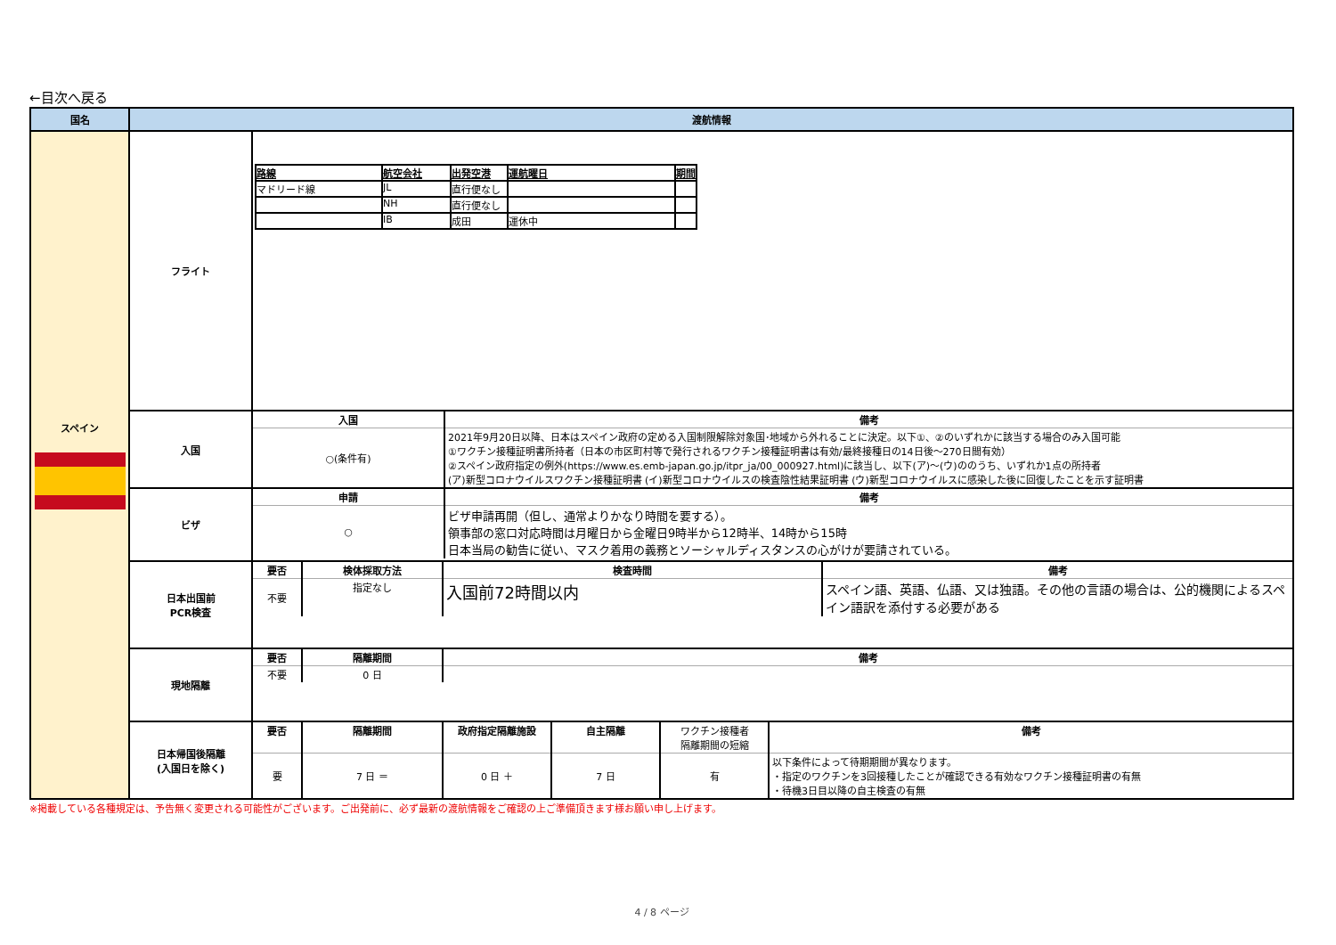←目次へ戻る
| 国名 | 渡航情報 | |
| --- | --- | --- |
| スペイン | フライト | / 路線 / 航空会社 / 出発空港 / 運航曜日 / 期間 / / マドリード線 / JL / 直行便なし / / / / / NH / 直行便なし / / / / / IB / 成田 / 運休中 / / |
| | 入国 | / 入国 / 備考 / / ○(条件有) / 2021年9月20日以降、日本はスペイン政府の定める入国制限解除対象国･地域から外れることに決定。以下①、②のいずれかに該当する場合のみ入国可能 ①ワクチン接種証明書所持者（日本の市区町村等で発行されるワクチン接種証明書は有効/最終接種日の14日後～270日間有効） ②スペイン政府指定の例外(https://www.es.emb-japan.go.jp/itpr_ja/00_000927.html)に該当し、以下(ア)～(ウ)ののうち、いずれか1点の所持者 (ア)新型コロナウイルスワクチン接種証明書 (イ)新型コロナウイルスの検査陰性結果証明書 (ウ)新型コロナウイルスに感染した後に回復したことを示す証明書 / |
| | ビザ | / 申請 / 備考 / / ○ / ビザ申請再開（但し、通常よりかなり時間を要する）。 領事部の窓口対応時間は月曜日から金曜日9時半から12時半、14時から15時 日本当局の勧告に従い、マスク着用の義務とソーシャルディスタンスの心がけが要請されている。 / |
| | 日本出国前 PCR検査 | / 要否 / 検体採取方法 / 検査時間 / 備考 / / 不要 / 指定なし / 入国前72時間以内 / スペイン語、英語、仏語、又は独語。その他の言語の場合は、公的機関によるスペイン語訳を添付する必要がある / |
| | 現地隔離 | / 要否 / 隔離期間 / 備考 / / 不要 / 0 日 / / |
| | 日本帰国後隔離 (入国日を除く) | / 要否 / 隔離期間 / 政府指定隔離施設 / 自主隔離 / ワクチン接種者 隔離期間の短縮 / 備考 / / 要 / 7 日 ＝ / 0 日 ＋ / 7 日 / 有 / 以下条件によって待期期間が異なります。 ・指定のワクチンを3回接種したことが確認できる有効なワクチン接種証明書の有無 ・待機3日目以降の自主検査の有無 / |
※掲載している各種規定は、予告無く変更される可能性がございます。ご出発前に、必ず最新の渡航情報をご確認の上ご準備頂きます様お願い申し上げます。
4 / 8 ページ